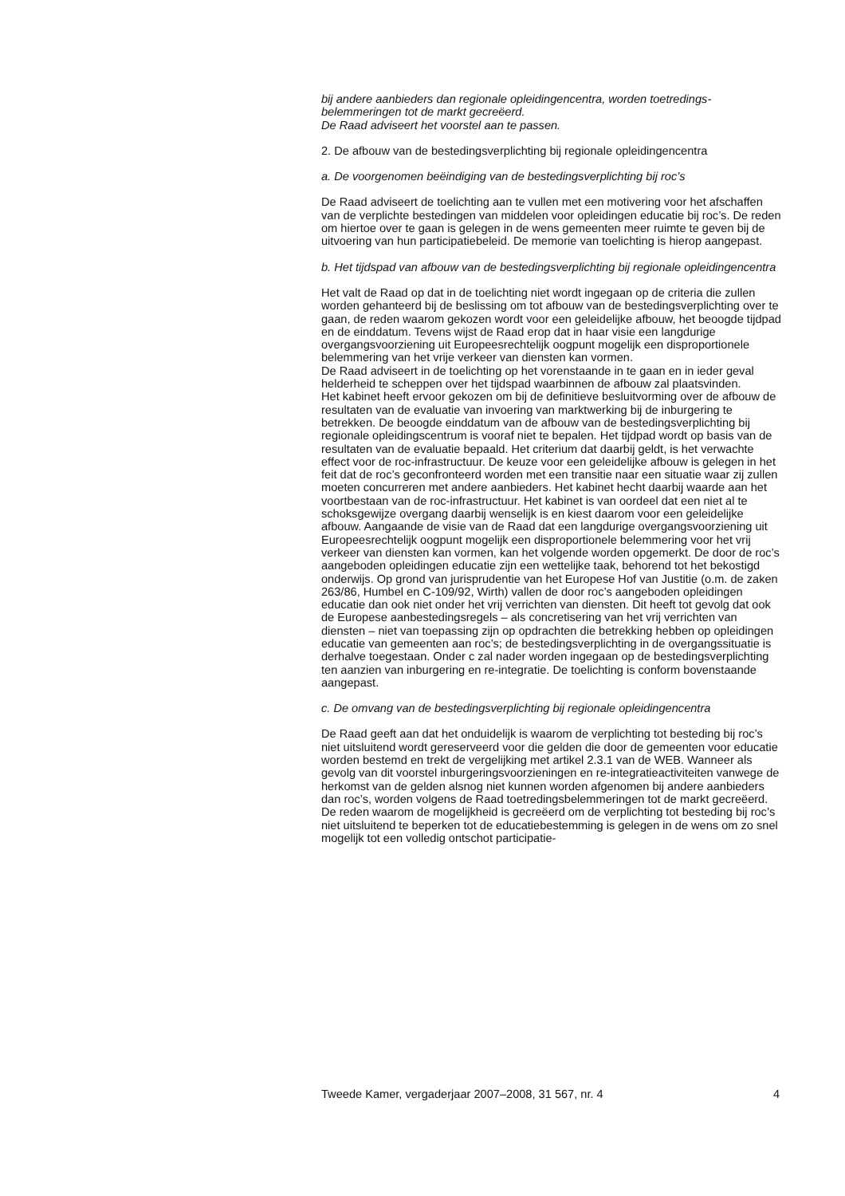bij andere aanbieders dan regionale opleidingencentra, worden toetredings­belemmeringen tot de markt gecreëerd.
De Raad adviseert het voorstel aan te passen.
2. De afbouw van de bestedingsverplichting bij regionale opleidingencentra
a. De voorgenomen beëindiging van de bestedingsverplichting bij roc’s
De Raad adviseert de toelichting aan te vullen met een motivering voor het afschaffen van de verplichte bestedingen van middelen voor opleidingen educatie bij roc’s. De reden om hiertoe over te gaan is gelegen in de wens gemeenten meer ruimte te geven bij de uitvoering van hun participatiebeleid. De memorie van toelichting is hierop aangepast.
b. Het tijdspad van afbouw van de bestedingsverplichting bij regionale opleidingencentra
Het valt de Raad op dat in de toelichting niet wordt ingegaan op de criteria die zullen worden gehanteerd bij de beslissing om tot afbouw van de bestedings­verplichting over te gaan, de reden waarom gekozen wordt voor een geleide­lijke afbouw, het beoogde tijdpad en de einddatum. Tevens wijst de Raad erop dat in haar visie een langdurige overgangsvoorziening uit Europeesrechtelijk oogpunt mogelijk een disproportionele belemmering van het vrije verkeer van diensten kan vormen.
De Raad adviseert in de toelichting op het vorenstaande in te gaan en in ieder geval helderheid te scheppen over het tijdspad waarbinnen de afbouw zal plaatsvinden.
Het kabinet heeft ervoor gekozen om bij de definitieve besluitvorming over de afbouw de resultaten van de evaluatie van invoering van marktwerking bij de inburgering te betrekken. De beoogde einddatum van de afbouw van de bestedingsverplichting bij regionale opleidingscentrum is vooraf niet te bepalen. Het tijdpad wordt op basis van de resultaten van de evaluatie bepaald. Het criterium dat daarbij geldt, is het verwachte effect voor de roc-infrastructuur. De keuze voor een geleidelijke afbouw is gelegen in het feit dat de roc’s geconfronteerd worden met een transitie naar een situatie waar zij zullen moeten concurreren met andere aanbieders. Het kabinet hecht daarbij waarde aan het voortbestaan van de roc-infrastructuur. Het kabinet is van oordeel dat een niet al te schoksgewijze overgang daarbij wenselijk is en kiest daarom voor een geleidelijke afbouw. Aangaande de visie van de Raad dat een langdurige overgangsvoorziening uit Europeesrechtelijk oogpunt mogelijk een disproportionele belemmering voor het vrij verkeer van diensten kan vormen, kan het volgende worden opgemerkt. De door de roc’s aangeboden oplei­dingen educatie zijn een wettelijke taak, behorend tot het bekostigd onderwijs. Op grond van jurisprudentie van het Europese Hof van Justitie (o.m. de zaken 263/86, Humbel en C-109/92, Wirth) vallen de door roc’s aangeboden oplei­dingen educatie dan ook niet onder het vrij verrichten van diensten. Dit heeft tot gevolg dat ook de Europese aanbestedingsregels – als concretisering van het vrij verrichten van diensten – niet van toepassing zijn op opdrachten die betrekking hebben op opleidingen educatie van gemeenten aan roc’s; de bestedingsverplichting in de overgangssituatie is derhalve toegestaan. Onder c zal nader worden ingegaan op de bestedingsverplichting ten aanzien van inburgering en re-integratie. De toelichting is conform bovenstaande aangepast.
c. De omvang van de bestedingsverplichting bij regionale opleidingencentra
De Raad geeft aan dat het onduidelijk is waarom de verplichting tot besteding bij roc’s niet uitsluitend wordt gereserveerd voor die gelden die door de gemeenten voor educatie worden bestemd en trekt de vergelijking met artikel 2.3.1 van de WEB. Wanneer als gevolg van dit voorstel inburgerings­voorzieningen en re-integratieactiviteiten vanwege de herkomst van de gelden alsnog niet kunnen worden afgenomen bij andere aanbieders dan roc’s, worden volgens de Raad toetredingsbelemmeringen tot de markt gecreëerd.
De reden waarom de mogelijkheid is gecreëerd om de verplichting tot besteding bij roc’s niet uitsluitend te beperken tot de educatiebestemming is gelegen in de wens om zo snel mogelijk tot een volledig ontschot participatie-
Tweede Kamer, vergaderjaar 2007–2008, 31 567, nr. 4 4